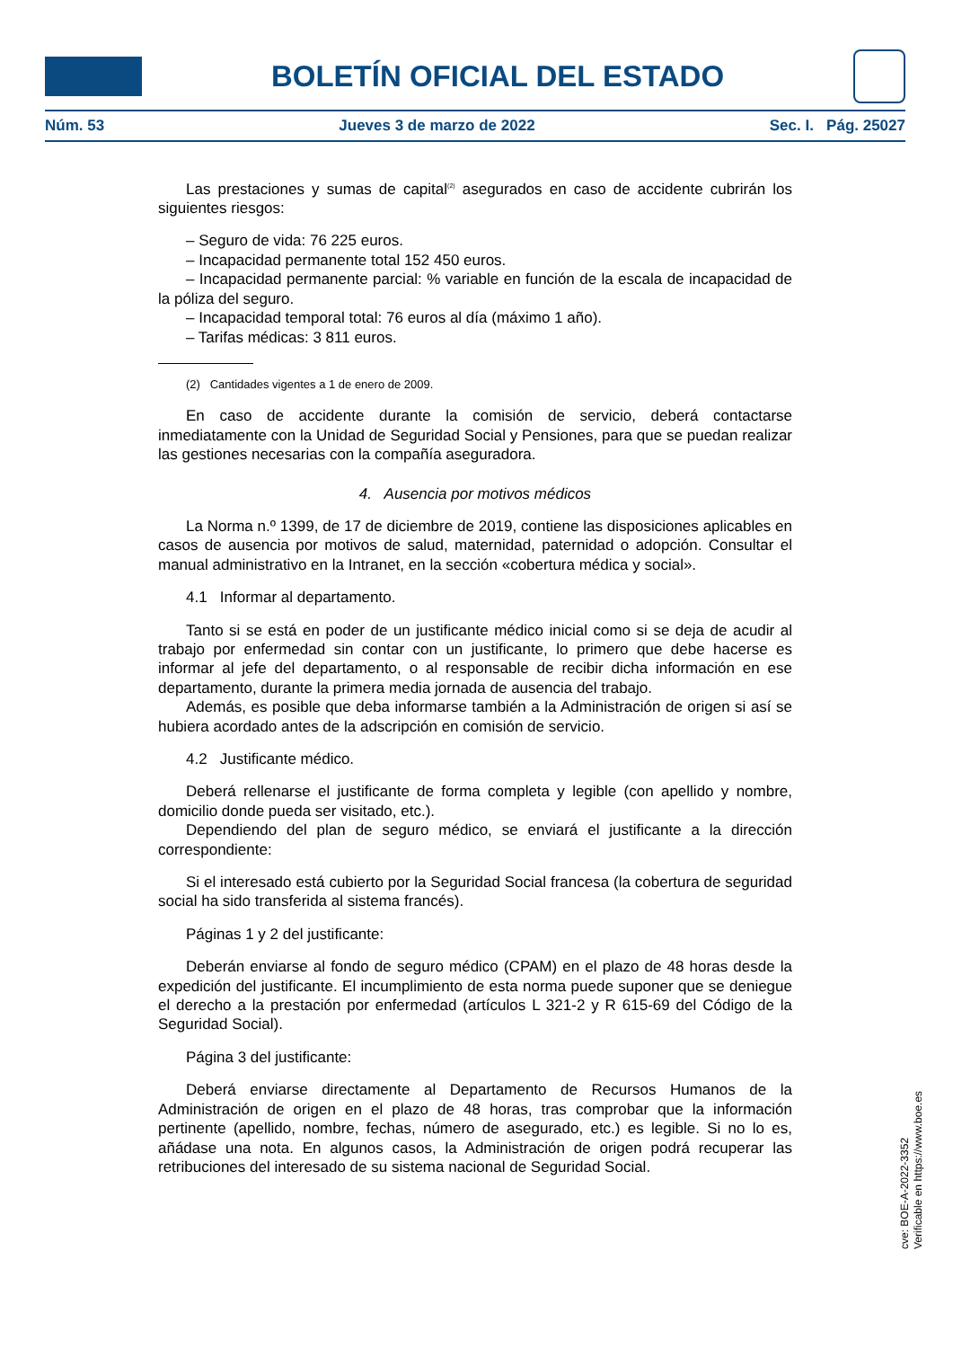BOLETÍN OFICIAL DEL ESTADO
Núm. 53 Jueves 3 de marzo de 2022 Sec. I. Pág. 25027
Las prestaciones y sumas de capital<sup>(2)</sup> asegurados en caso de accidente cubrirán los siguientes riesgos:
– Seguro de vida: 76 225 euros.
– Incapacidad permanente total 152 450 euros.
– Incapacidad permanente parcial: % variable en función de la escala de incapacidad de la póliza del seguro.
– Incapacidad temporal total: 76 euros al día (máximo 1 año).
– Tarifas médicas: 3 811 euros.
(2) Cantidades vigentes a 1 de enero de 2009.
En caso de accidente durante la comisión de servicio, deberá contactarse inmediatamente con la Unidad de Seguridad Social y Pensiones, para que se puedan realizar las gestiones necesarias con la compañía aseguradora.
4. Ausencia por motivos médicos
La Norma n.º 1399, de 17 de diciembre de 2019, contiene las disposiciones aplicables en casos de ausencia por motivos de salud, maternidad, paternidad o adopción. Consultar el manual administrativo en la Intranet, en la sección «cobertura médica y social».
4.1 Informar al departamento.
Tanto si se está en poder de un justificante médico inicial como si se deja de acudir al trabajo por enfermedad sin contar con un justificante, lo primero que debe hacerse es informar al jefe del departamento, o al responsable de recibir dicha información en ese departamento, durante la primera media jornada de ausencia del trabajo.
Además, es posible que deba informarse también a la Administración de origen si así se hubiera acordado antes de la adscripción en comisión de servicio.
4.2 Justificante médico.
Deberá rellenarse el justificante de forma completa y legible (con apellido y nombre, domicilio donde pueda ser visitado, etc.).
Dependiendo del plan de seguro médico, se enviará el justificante a la dirección correspondiente:
Si el interesado está cubierto por la Seguridad Social francesa (la cobertura de seguridad social ha sido transferida al sistema francés).
Páginas 1 y 2 del justificante:
Deberán enviarse al fondo de seguro médico (CPAM) en el plazo de 48 horas desde la expedición del justificante. El incumplimiento de esta norma puede suponer que se deniegue el derecho a la prestación por enfermedad (artículos L 321-2 y R 615-69 del Código de la Seguridad Social).
Página 3 del justificante:
Deberá enviarse directamente al Departamento de Recursos Humanos de la Administración de origen en el plazo de 48 horas, tras comprobar que la información pertinente (apellido, nombre, fechas, número de asegurado, etc.) es legible. Si no lo es, añádase una nota. En algunos casos, la Administración de origen podrá recuperar las retribuciones del interesado de su sistema nacional de Seguridad Social.
cve: BOE-A-2022-3352
Verificable en https://www.boe.es